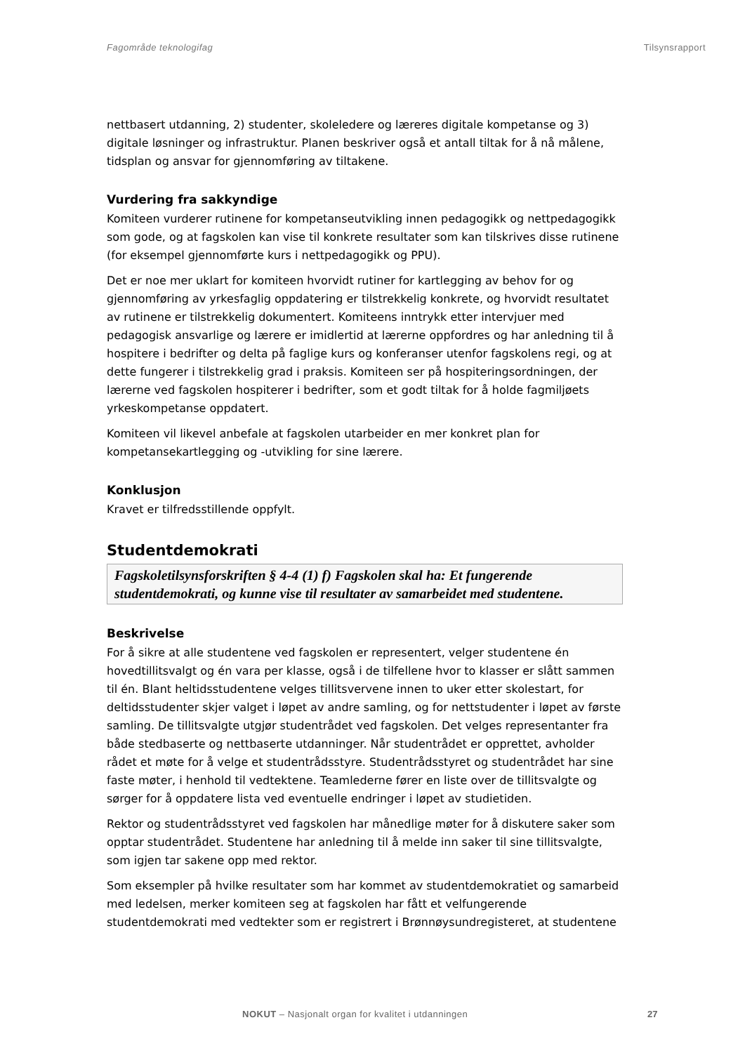Fagområde teknologifag Tilsynsrapport
nettbasert utdanning, 2) studenter, skoleledere og læreres digitale kompetanse og 3) digitale løsninger og infrastruktur. Planen beskriver også et antall tiltak for å nå målene, tidsplan og ansvar for gjennomføring av tiltakene.
Vurdering fra sakkyndige
Komiteen vurderer rutinene for kompetanseutvikling innen pedagogikk og nettpedagogikk som gode, og at fagskolen kan vise til konkrete resultater som kan tilskrives disse rutinene (for eksempel gjennomførte kurs i nettpedagogikk og PPU).
Det er noe mer uklart for komiteen hvorvidt rutiner for kartlegging av behov for og gjennomføring av yrkesfaglig oppdatering er tilstrekkelig konkrete, og hvorvidt resultatet av rutinene er tilstrekkelig dokumentert. Komiteens inntrykk etter intervjuer med pedagogisk ansvarlige og lærere er imidlertid at lærerne oppfordres og har anledning til å hospitere i bedrifter og delta på faglige kurs og konferanser utenfor fagskolens regi, og at dette fungerer i tilstrekkelig grad i praksis. Komiteen ser på hospiteringsordningen, der lærerne ved fagskolen hospiterer i bedrifter, som et godt tiltak for å holde fagmiljøets yrkeskompetanse oppdatert.
Komiteen vil likevel anbefale at fagskolen utarbeider en mer konkret plan for kompetansekartlegging og -utvikling for sine lærere.
Konklusjon
Kravet er tilfredsstillende oppfylt.
Studentdemokrati
Fagskoletilsynsforskriften § 4-4 (1) f) Fagskolen skal ha: Et fungerende studentdemokrati, og kunne vise til resultater av samarbeidet med studentene.
Beskrivelse
For å sikre at alle studentene ved fagskolen er representert, velger studentene én hovedtillitsvalgt og én vara per klasse, også i de tilfellene hvor to klasser er slått sammen til én. Blant heltidsstudentene velges tillitsvervene innen to uker etter skolestart, for deltidsstudenter skjer valget i løpet av andre samling, og for nettstudenter i løpet av første samling. De tillitsvalgte utgjør studentrådet ved fagskolen. Det velges representanter fra både stedbaserte og nettbaserte utdanninger. Når studentrådet er opprettet, avholder rådet et møte for å velge et studentrådsstyre. Studentrådsstyret og studentrådet har sine faste møter, i henhold til vedtektene. Teamlederne fører en liste over de tillitsvalgte og sørger for å oppdatere lista ved eventuelle endringer i løpet av studietiden.
Rektor og studentrådsstyret ved fagskolen har månedlige møter for å diskutere saker som opptar studentrådet. Studentene har anledning til å melde inn saker til sine tillitsvalgte, som igjen tar sakene opp med rektor.
Som eksempler på hvilke resultater som har kommet av studentdemokratiet og samarbeid med ledelsen, merker komiteen seg at fagskolen har fått et velfungerende studentdemokrati med vedtekter som er registrert i Brønnøysundregisteret, at studentene
NOKUT – Nasjonalt organ for kvalitet i utdanningen
27